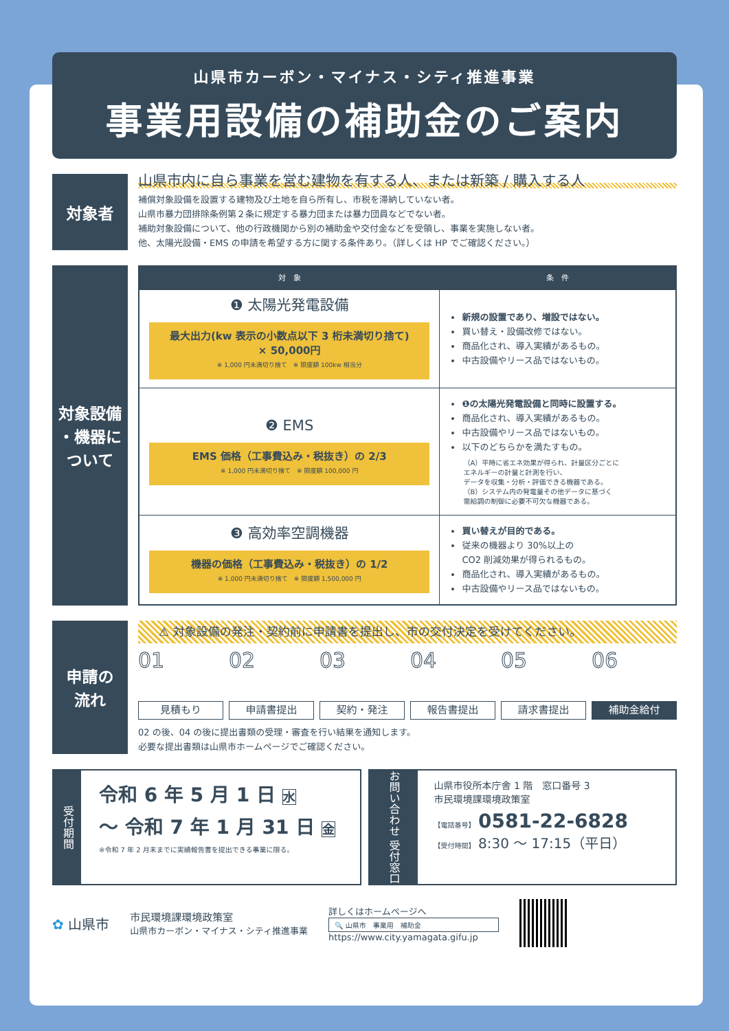山県市カーボン・マイナス・シティ推進事業
事業用設備の補助金のご案内
対象者
山県市内に自ら事業を営む建物を有する人、または新築 / 購入する人
補償対象設備を設置する建物及び土地を自ら所有し、市税を滞納していない者。
山県市暴力団排除条例第２条に規定する暴力団または暴力団員などでない者。
補助対象設備について、他の行政機関から別の補助金や交付金などを受領し、事業を実施しない者。
他、太陽光設備・EMS の申請を希望する方に関する条件あり。（詳しくは HP でご確認ください。）
対象設備
・機器に
ついて
| 対 象 | 条 件 |
| --- | --- |
| ❶ 太陽光発電設備 最大出力(kw 表示の小数点以下 3 桁未満切り捨て) × 50,000円 ※ 1,000 円未満切り捨て ※ 限度額 100kw 相当分 | 新規の設置であり、増設ではない。 買い替え・設備改修ではない。 商品化され、導入実績があるもの。 中古設備やリース品ではないもの。 |
| ❷ EMS EMS 価格（工事費込み・税抜き）の 2/3 ※ 1,000 円未満切り捨て ※ 限度額 100,000 円 | ❶の太陽光発電設備と同時に設置する。 商品化され、導入実績があるもの。 中古設備やリース品ではないもの。 以下のどちらかを満たすもの。 （A）平時に省エネ効果が得られ、計量区分ごとに エネルギーの計量と計測を行い、 データを収集・分析・評価できる機器である。 （B）システム内の発電量その他データに基づく 需給調の制御に必要不可欠な機器である。 |
| ❸ 高効率空調機器 機器の価格（工事費込み・税抜き）の 1/2 ※ 1,000 円未満切り捨て ※ 限度額 1,500,000 円 | 買い替えが目的である。 従来の機器より 30%以上の CO2 削減効果が得られるもの。 商品化され、導入実績があるもの。 中古設備やリース品ではないもの。 |
申請の
流れ
⚠ 対象設備の発注・契約前に申請書を提出し、市の交付決定を受けてください。
01
見積もり
02
申請書提出
03
契約・発注
04
報告書提出
05
請求書提出
06
補助金給付
02 の後、04 の後に提出書類の受理・審査を行い結果を通知します。
必要な提出書類は山県市ホームページでご確認ください。
受付期間
令和 6 年 5 月 1 日 水
～ 令和 7 年 1 月 31 日 金
※令和 7 年 2 月末までに実績報告書を提出できる事業に限る。
お問い合わせ 受付窓口
山県市役所本庁舎 1 階　窓口番号 3
市民環境課環境政策室
【電話番号】 0581-22-6828
【受付時間】 8:30 ～ 17:15（平日）
✿ 山県市
市民環境課環境政策室
山県市カーボン・マイナス・シティ推進事業
詳しくはホームページへ
🔍 山県市　事業用　補助金
https://www.city.yamagata.gifu.jp